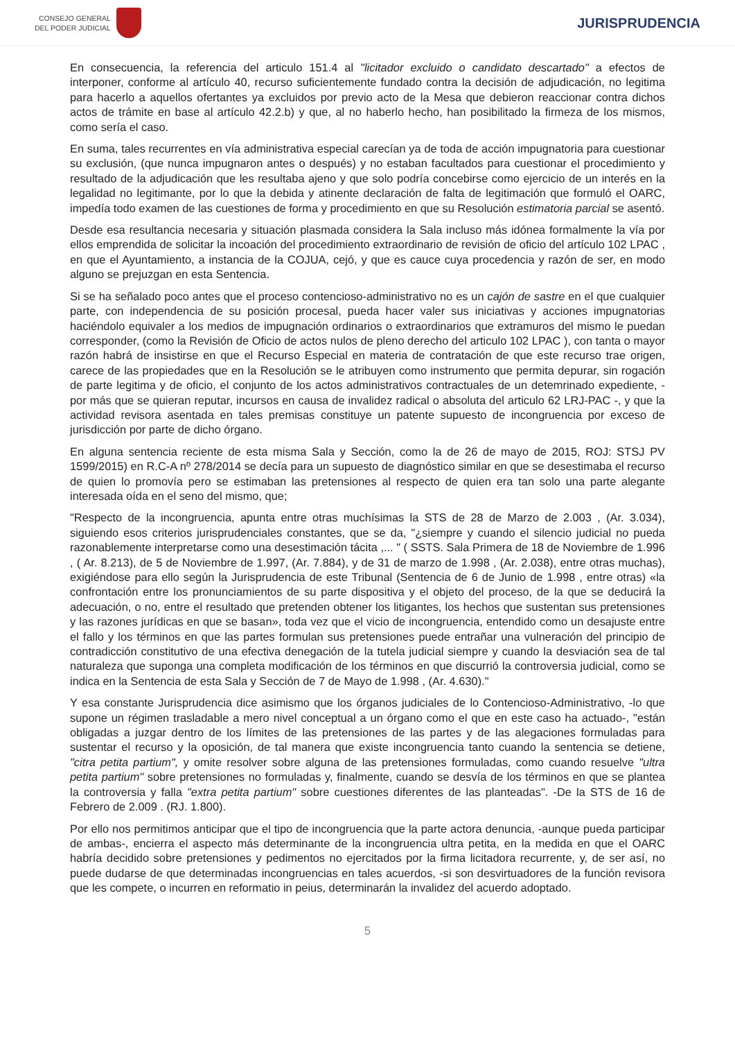CONSEJO GENERAL
DEL PODER JUDICIAL
JURISPRUDENCIA
En consecuencia, la referencia del articulo 151.4 al "licitador excluido o candidato descartado" a efectos de interponer, conforme al artículo 40, recurso suficientemente fundado contra la decisión de adjudicación, no legitima para hacerlo a aquellos ofertantes ya excluidos por previo acto de la Mesa que debieron reaccionar contra dichos actos de trámite en base al artículo 42.2.b) y que, al no haberlo hecho, han posibilitado la firmeza de los mismos, como sería el caso.
En suma, tales recurrentes en vía administrativa especial carecían ya de toda de acción impugnatoria para cuestionar su exclusión, (que nunca impugnaron antes o después) y no estaban facultados para cuestionar el procedimiento y resultado de la adjudicación que les resultaba ajeno y que solo podría concebirse como ejercicio de un interés en la legalidad no legitimante, por lo que la debida y atinente declaración de falta de legitimación que formuló el OARC, impedía todo examen de las cuestiones de forma y procedimiento en que su Resolución estimatoria parcial se asentó.
Desde esa resultancia necesaria y situación plasmada considera la Sala incluso más idónea formalmente la vía por ellos emprendida de solicitar la incoación del procedimiento extraordinario de revisión de oficio del artículo 102 LPAC , en que el Ayuntamiento, a instancia de la COJUA, cejó, y que es cauce cuya procedencia y razón de ser, en modo alguno se prejuzgan en esta Sentencia.
Si se ha señalado poco antes que el proceso contencioso-administrativo no es un cajón de sastre en el que cualquier parte, con independencia de su posición procesal, pueda hacer valer sus iniciativas y acciones impugnatorias haciéndolo equivaler a los medios de impugnación ordinarios o extraordinarios que extramuros del mismo le puedan corresponder, (como la Revisión de Oficio de actos nulos de pleno derecho del articulo 102 LPAC ), con tanta o mayor razón habrá de insistirse en que el Recurso Especial en materia de contratación de que este recurso trae origen, carece de las propiedades que en la Resolución se le atribuyen como instrumento que permita depurar, sin rogación de parte legitima y de oficio, el conjunto de los actos administrativos contractuales de un detemrinado expediente, -por más que se quieran reputar, incursos en causa de invalidez radical o absoluta del articulo 62 LRJ-PAC -, y que la actividad revisora asentada en tales premisas constituye un patente supuesto de incongruencia por exceso de jurisdicción por parte de dicho órgano.
En alguna sentencia reciente de esta misma Sala y Sección, como la de 26 de mayo de 2015, ROJ: STSJ PV 1599/2015) en R.C-A nº 278/2014 se decía para un supuesto de diagnóstico similar en que se desestimaba el recurso de quien lo promovía pero se estimaban las pretensiones al respecto de quien era tan solo una parte alegante interesada oída en el seno del mismo, que;
"Respecto de la incongruencia, apunta entre otras muchísimas la STS de 28 de Marzo de 2.003 , (Ar. 3.034), siguiendo esos criterios jurisprudenciales constantes, que se da, "¿siempre y cuando el silencio judicial no pueda razonablemente interpretarse como una desestimación tácita ,... " ( SSTS. Sala Primera de 18 de Noviembre de 1.996 , ( Ar. 8.213), de 5 de Noviembre de 1.997, (Ar. 7.884), y de 31 de marzo de 1.998 , (Ar. 2.038), entre otras muchas), exigiéndose para ello según la Jurisprudencia de este Tribunal (Sentencia de 6 de Junio de 1.998 , entre otras) «la confrontación entre los pronunciamientos de su parte dispositiva y el objeto del proceso, de la que se deducirá la adecuación, o no, entre el resultado que pretenden obtener los litigantes, los hechos que sustentan sus pretensiones y las razones jurídicas en que se basan», toda vez que el vicio de incongruencia, entendido como un desajuste entre el fallo y los términos en que las partes formulan sus pretensiones puede entrañar una vulneración del principio de contradicción constitutivo de una efectiva denegación de la tutela judicial siempre y cuando la desviación sea de tal naturaleza que suponga una completa modificación de los términos en que discurrió la controversia judicial, como se indica en la Sentencia de esta Sala y Sección de 7 de Mayo de 1.998 , (Ar. 4.630)."
Y esa constante Jurisprudencia dice asimismo que los órganos judiciales de lo Contencioso-Administrativo, -lo que supone un régimen trasladable a mero nivel conceptual a un órgano como el que en este caso ha actuado-, "están obligadas a juzgar dentro de los límites de las pretensiones de las partes y de las alegaciones formuladas para sustentar el recurso y la oposición, de tal manera que existe incongruencia tanto cuando la sentencia se detiene, "citra petita partium", y omite resolver sobre alguna de las pretensiones formuladas, como cuando resuelve "ultra petita partium" sobre pretensiones no formuladas y, finalmente, cuando se desvía de los términos en que se plantea la controversia y falla "extra petita partium" sobre cuestiones diferentes de las planteadas". -De la STS de 16 de Febrero de 2.009 . (RJ. 1.800).
Por ello nos permitimos anticipar que el tipo de incongruencia que la parte actora denuncia, -aunque pueda participar de ambas-, encierra el aspecto más determinante de la incongruencia ultra petita, en la medida en que el OARC habría decidido sobre pretensiones y pedimentos no ejercitados por la firma licitadora recurrente, y, de ser así, no puede dudarse de que determinadas incongruencias en tales acuerdos, -si son desvirtuadores de la función revisora que les compete, o incurren en reformatio in peius, determinarán la invalidez del acuerdo adoptado.
5